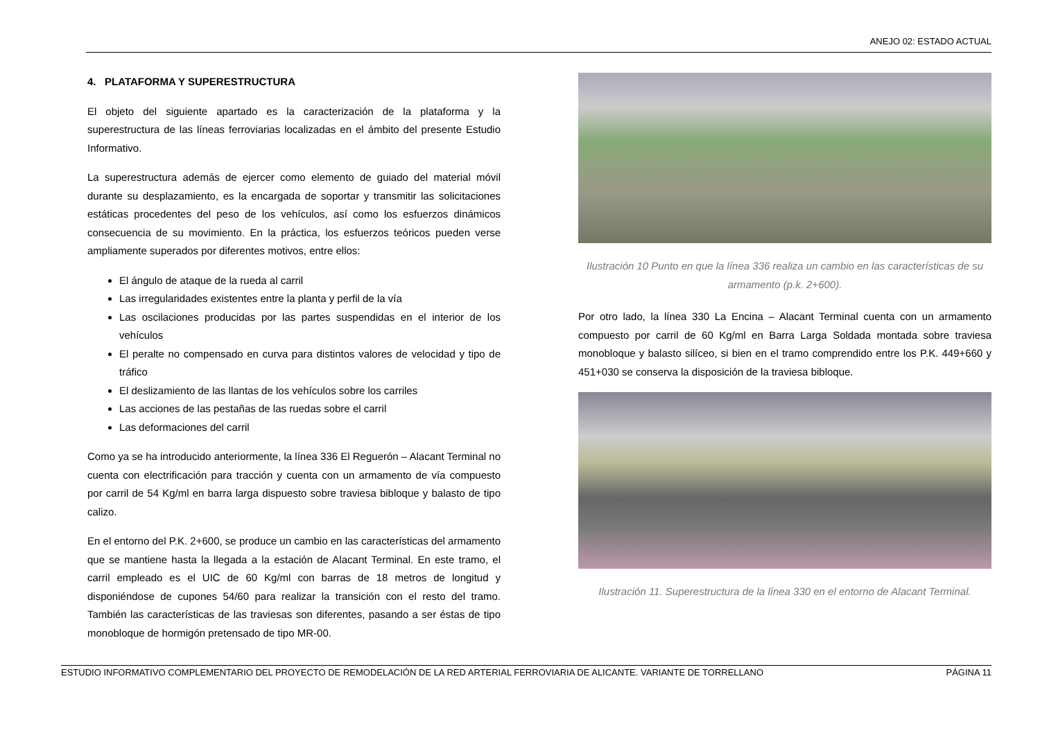ANEJO 02: ESTADO ACTUAL
4. PLATAFORMA Y SUPERESTRUCTURA
El objeto del siguiente apartado es la caracterización de la plataforma y la superestructura de las líneas ferroviarias localizadas en el ámbito del presente Estudio Informativo.
La superestructura además de ejercer como elemento de guiado del material móvil durante su desplazamiento, es la encargada de soportar y transmitir las solicitaciones estáticas procedentes del peso de los vehículos, así como los esfuerzos dinámicos consecuencia de su movimiento. En la práctica, los esfuerzos teóricos pueden verse ampliamente superados por diferentes motivos, entre ellos:
El ángulo de ataque de la rueda al carril
Las irregularidades existentes entre la planta y perfil de la vía
Las oscilaciones producidas por las partes suspendidas en el interior de los vehículos
El peralte no compensado en curva para distintos valores de velocidad y tipo de tráfico
El deslizamiento de las llantas de los vehículos sobre los carriles
Las acciones de las pestañas de las ruedas sobre el carril
Las deformaciones del carril
Como ya se ha introducido anteriormente, la línea 336 El Reguerón – Alacant Terminal no cuenta con electrificación para tracción y cuenta con un armamento de vía compuesto por carril de 54 Kg/ml en barra larga dispuesto sobre traviesa bibloque y balasto de tipo calizo.
En el entorno del P.K. 2+600, se produce un cambio en las características del armamento que se mantiene hasta la llegada a la estación de Alacant Terminal. En este tramo, el carril empleado es el UIC de 60 Kg/ml con barras de 18 metros de longitud y disponiéndose de cupones 54/60 para realizar la transición con el resto del tramo. También las características de las traviesas son diferentes, pasando a ser éstas de tipo monobloque de hormigón pretensado de tipo MR-00.
Ilustración 10 Punto en que la línea 336 realiza un cambio en las características de su armamento (p.k. 2+600).
Por otro lado, la línea 330 La Encina – Alacant Terminal cuenta con un armamento compuesto por carril de 60 Kg/ml en Barra Larga Soldada montada sobre traviesa monobloque y balasto silíceo, si bien en el tramo comprendido entre los P.K. 449+660 y 451+030 se conserva la disposición de la traviesa bibloque.
Ilustración 11. Superestructura de la línea 330 en el entorno de Alacant Terminal.
ESTUDIO INFORMATIVO COMPLEMENTARIO DEL PROYECTO DE REMODELACIÓN DE LA RED ARTERIAL FERROVIARIA DE ALICANTE. VARIANTE DE TORRELLANO PÁGINA 11